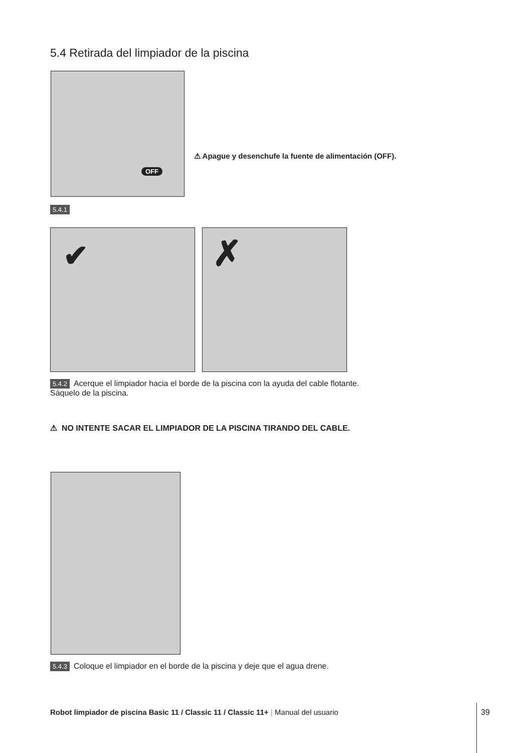5.4 Retirada del limpiador de la piscina
OFF
⚠ Apague y desenchufe la fuente de alimentación (OFF).
5.4.1
✔ ✗
5.4.2 Acerque el limpiador hacia el borde de la piscina con la ayuda del cable flotante. Sáquelo de la piscina.
⚠ NO INTENTE SACAR EL LIMPIADOR DE LA PISCINA TIRANDO DEL CABLE.
5.4.3 Coloque el limpiador en el borde de la piscina y deje que el agua drene.
Robot limpiador de piscina Basic 11 / Classic 11 / Classic 11+ | Manual del usuario
39